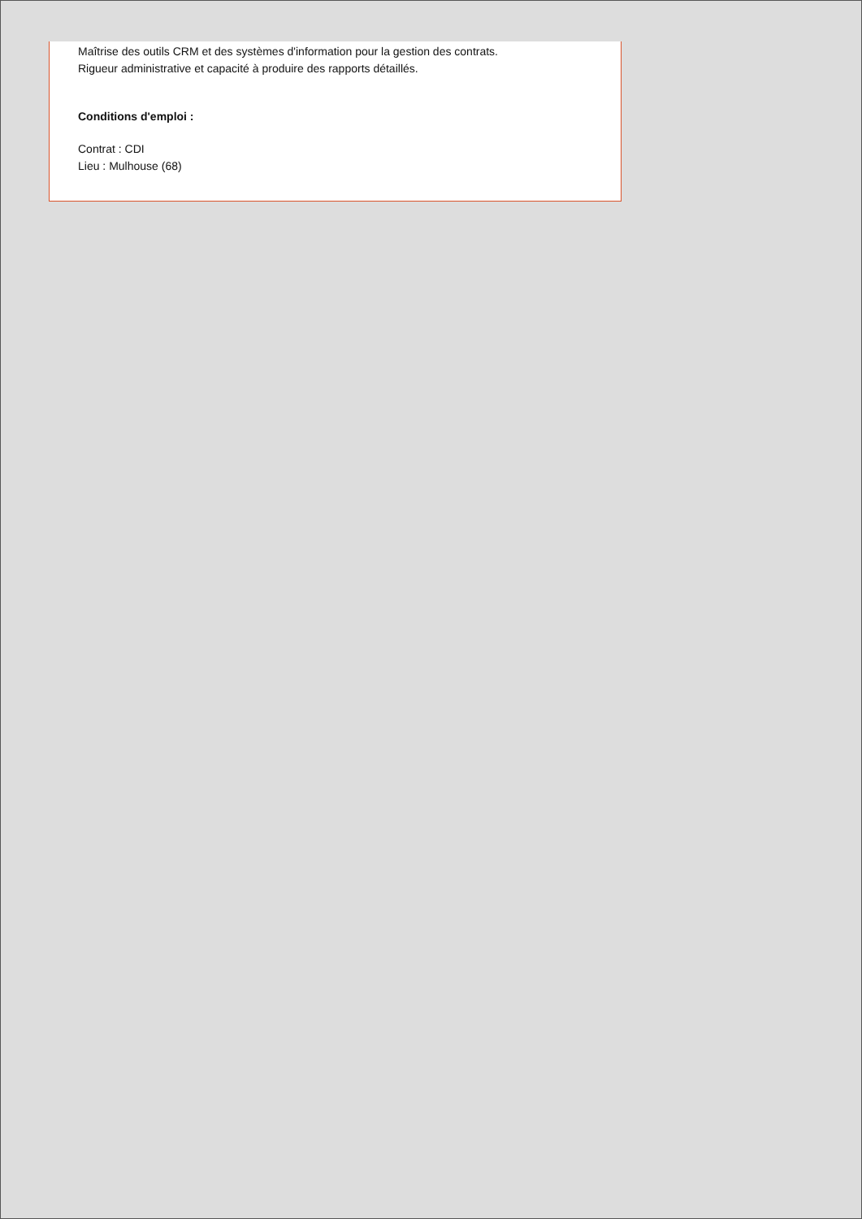Maîtrise des outils CRM et des systèmes d'information pour la gestion des contrats.
Rigueur administrative et capacité à produire des rapports détaillés.
Conditions d'emploi :
Contrat : CDI
Lieu : Mulhouse (68)